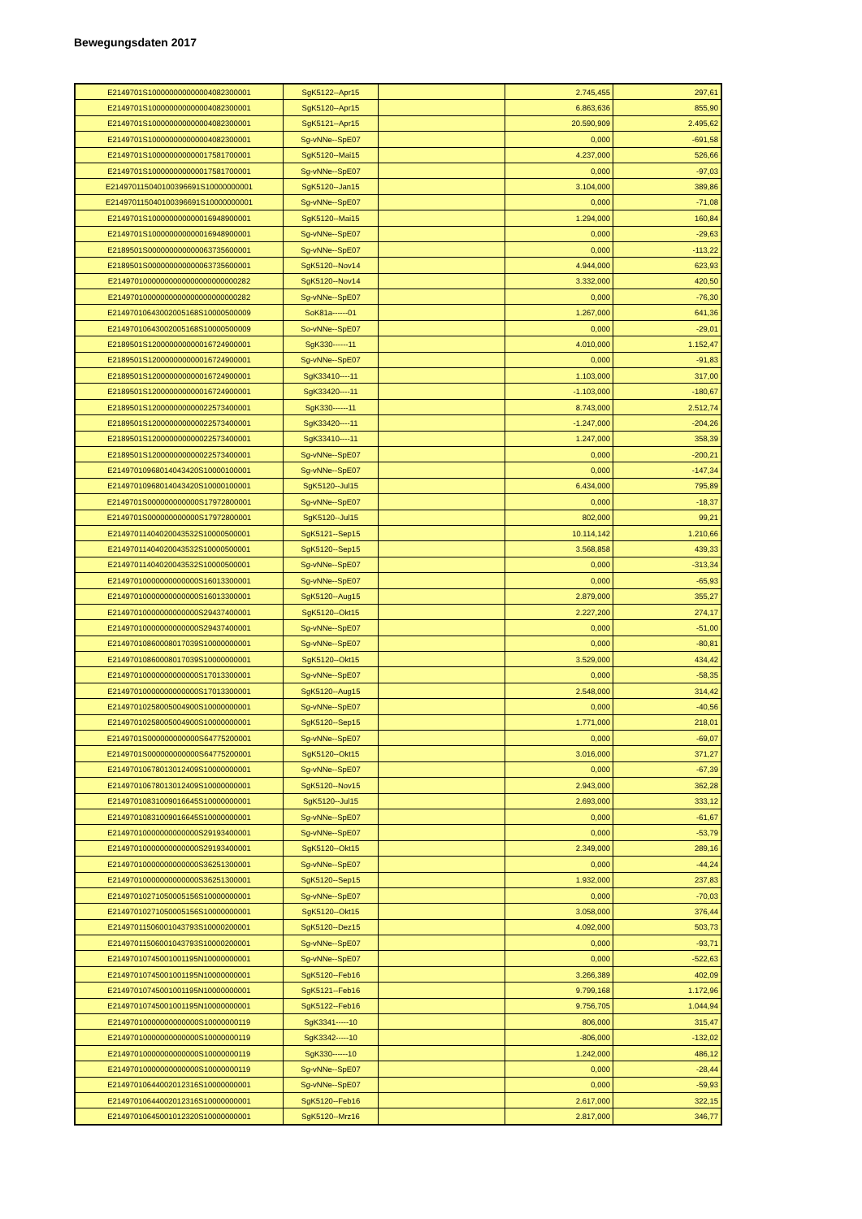Bewegungsdaten 2017
| E2149701S100000000000004082300001 | SgK5122--Apr15 | | 2.745,455 | 297,61 |
| E2149701S100000000000004082300001 | SgK5120--Apr15 | | 6.863,636 | 855,90 |
| E2149701S100000000000004082300001 | SgK5121--Apr15 | | 20.590,909 | 2.495,62 |
| E2149701S100000000000004082300001 | Sg-vNNe--SpE07 | | 0,000 | -691,58 |
| E2149701S100000000000017581700001 | SgK5120--Mai15 | | 4.237,000 | 526,66 |
| E2149701S100000000000017581700001 | Sg-vNNe--SpE07 | | 0,000 | -97,03 |
| E214970115040100396691S10000000001 | SgK5120--Jan15 | | 3.104,000 | 389,86 |
| E214970115040100396691S10000000001 | Sg-vNNe--SpE07 | | 0,000 | -71,08 |
| E2149701S100000000000016948900001 | SgK5120--Mai15 | | 1.294,000 | 160,84 |
| E2149701S100000000000016948900001 | Sg-vNNe--SpE07 | | 0,000 | -29,63 |
| E2189501S000000000000063735600001 | Sg-vNNe--SpE07 | | 0,000 | -113,22 |
| E2189501S000000000000063735600001 | SgK5120--Nov14 | | 4.944,000 | 623,93 |
| E21497010000000000000000000000282 | SgK5120--Nov14 | | 3.332,000 | 420,50 |
| E21497010000000000000000000000282 | Sg-vNNe--SpE07 | | 0,000 | -76,30 |
| E2149701064300200516­8S10000500009 | SoK81a------01 | | 1.267,000 | 641,36 |
| E21497010643002005168S10000500009 | So-vNNe--SpE07 | | 0,000 | -29,01 |
| E2189501S120000000000016724900001 | SgK330------11 | | 4.010,000 | 1.152,47 |
| E2189501S120000000000016724900001 | Sg-vNNe--SpE07 | | 0,000 | -91,83 |
| E2189501S120000000000016724900001 | SgK33410----11 | | 1.103,000 | 317,00 |
| E2189501S120000000000016724900001 | SgK33420----11 | | -1.103,000 | -180,67 |
| E2189501S120000000000022573400001 | SgK330------11 | | 8.743,000 | 2.512,74 |
| E2189501S120000000000022573400001 | SgK33420----11 | | -1.247,000 | -204,26 |
| E2189501S120000000000022573400001 | SgK33410----11 | | 1.247,000 | 358,39 |
| E2189501S120000000000022573400001 | Sg-vNNe--SpE07 | | 0,000 | -200,21 |
| E21497010968014043420S10000100001 | Sg-vNNe--SpE07 | | 0,000 | -147,34 |
| E21497010968014043420S10000100001 | SgK5120--Jul15 | | 6.434,000 | 795,89 |
| E2149701S000000000000S17972800001 | Sg-vNNe--SpE07 | | 0,000 | -18,37 |
| E2149701S000000000000S17972800001 | SgK5120--Jul15 | | 802,000 | 99,21 |
| E21497011404020043532S10000500001 | SgK5121--Sep15 | | 10.114,142 | 1.210,66 |
| E21497011404020043532S10000500001 | SgK5120--Sep15 | | 3.568,858 | 439,33 |
| E21497011404020043532S10000500001 | Sg-vNNe--SpE07 | | 0,000 | -313,34 |
| E21497010000000000000S16013300001 | Sg-vNNe--SpE07 | | 0,000 | -65,93 |
| E21497010000000000000S16013300001 | SgK5120--Aug15 | | 2.879,000 | 355,27 |
| E21497010000000000000S29437400001 | SgK5120--Okt15 | | 2.227,200 | 274,17 |
| E21497010000000000000S29437400001 | Sg-vNNe--SpE07 | | 0,000 | -51,00 |
| E21497010860008017039S10000000001 | Sg-vNNe--SpE07 | | 0,000 | -80,81 |
| E21497010860008017039S10000000001 | SgK5120--Okt15 | | 3.529,000 | 434,42 |
| E21497010000000000000S17013300001 | Sg-vNNe--SpE07 | | 0,000 | -58,35 |
| E21497010000000000000S17013300001 | SgK5120--Aug15 | | 2.548,000 | 314,42 |
| E21497010258005004900S10000000001 | Sg-vNNe--SpE07 | | 0,000 | -40,56 |
| E21497010258005004900S10000000001 | SgK5120--Sep15 | | 1.771,000 | 218,01 |
| E2149701S000000000000S64775200001 | Sg-vNNe--SpE07 | | 0,000 | -69,07 |
| E2149701S000000000000S64775200001 | SgK5120--Okt15 | | 3.016,000 | 371,27 |
| E21497010678013012409S10000000001 | Sg-vNNe--SpE07 | | 0,000 | -67,39 |
| E21497010678013012409S10000000001 | SgK5120--Nov15 | | 2.943,000 | 362,28 |
| E21497010831009016645S10000000001 | SgK5120--Jul15 | | 2.693,000 | 333,12 |
| E21497010831009016645S10000000001 | Sg-vNNe--SpE07 | | 0,000 | -61,67 |
| E21497010000000000000S29193400001 | Sg-vNNe--SpE07 | | 0,000 | -53,79 |
| E21497010000000000000S29193400001 | SgK5120--Okt15 | | 2.349,000 | 289,16 |
| E21497010000000000000S36251300001 | Sg-vNNe--SpE07 | | 0,000 | -44,24 |
| E21497010000000000000S36251300001 | SgK5120--Sep15 | | 1.932,000 | 237,83 |
| E21497010271050005156S10000000001 | Sg-vNNe--SpE07 | | 0,000 | -70,03 |
| E21497010271050005156S10000000001 | SgK5120--Okt15 | | 3.058,000 | 376,44 |
| E21497011506001043793S10000200001 | SgK5120--Dez15 | | 4.092,000 | 503,73 |
| E21497011506001043793S10000200001 | Sg-vNNe--SpE07 | | 0,000 | -93,71 |
| E21497010745001001195N10000000001 | Sg-vNNe--SpE07 | | 0,000 | -522,63 |
| E21497010745001001195N10000000001 | SgK5120--Feb16 | | 3.266,389 | 402,09 |
| E21497010745001001195N10000000001 | SgK5121--Feb16 | | 9.799,168 | 1.172,96 |
| E21497010745001001195N10000000001 | SgK5122--Feb16 | | 9.756,705 | 1.044,94 |
| E21497010000000000000S10000000119 | SgK3341-----10 | | 806,000 | 315,47 |
| E21497010000000000000S10000000119 | SgK3342-----10 | | -806,000 | -132,02 |
| E21497010000000000000S10000000119 | SgK330------10 | | 1.242,000 | 486,12 |
| E21497010000000000000S10000000119 | Sg-vNNe--SpE07 | | 0,000 | -28,44 |
| E21497010644002012316S10000000001 | Sg-vNNe--SpE07 | | 0,000 | -59,93 |
| E21497010644002012316S10000000001 | SgK5120--Feb16 | | 2.617,000 | 322,15 |
| E21497010645001012320S10000000001 | SgK5120--Mrz16 | | 2.817,000 | 346,77 |